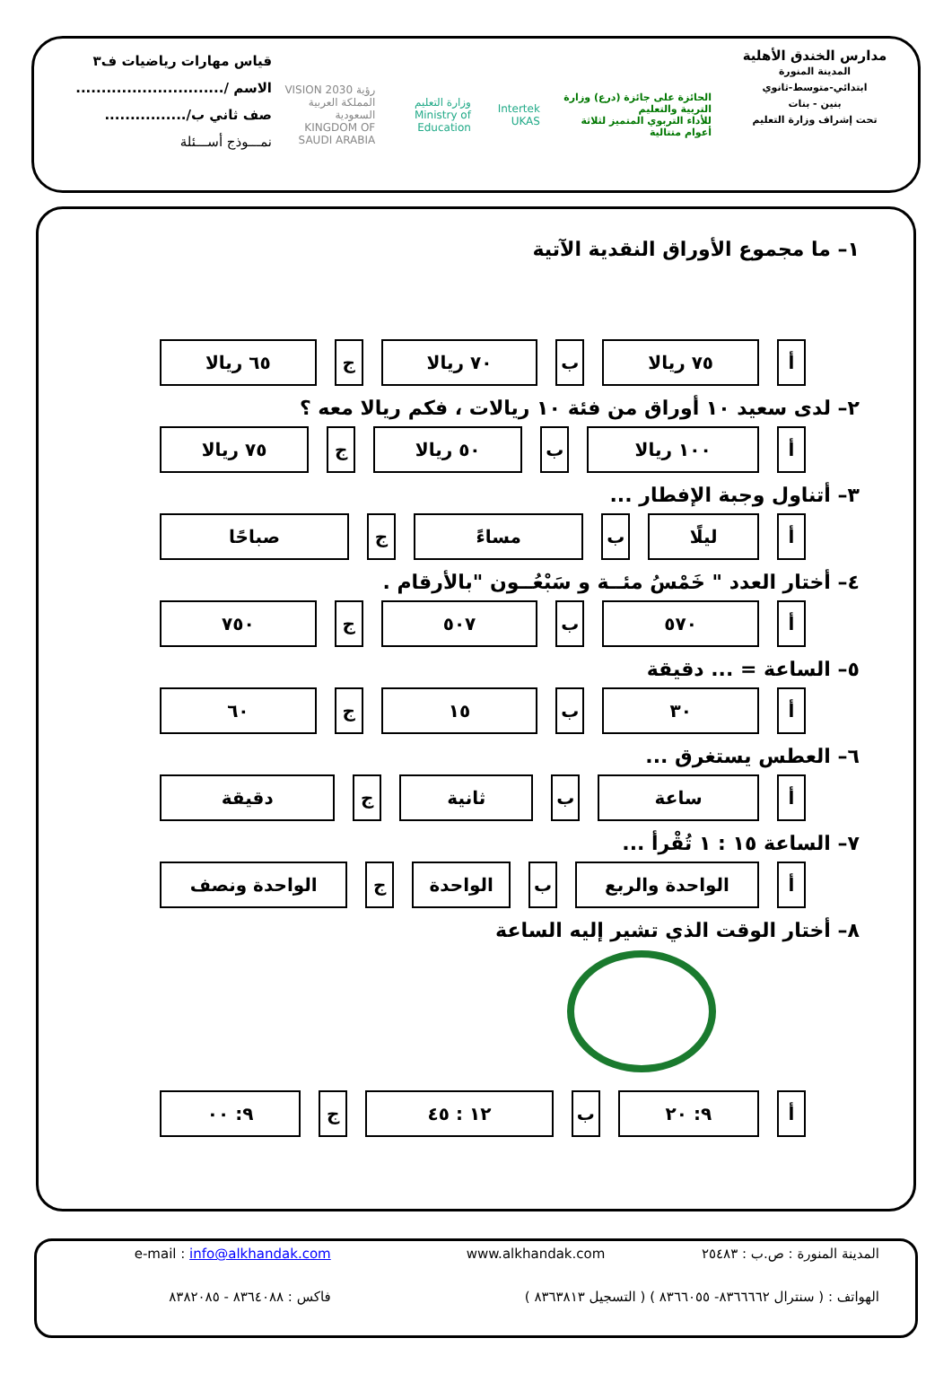مدارس الخندق الأهلية
المدينة المنورة
ابتدائي-متوسط-ثانوي
بنين - بنات
تحت إشراف وزارة التعليم
الحائزة على جائزة (درع) وزارة التربية والتعليم
للأداء التربوي المتميز لثلاثة أعوام متتالية
Intertek UKAS
وزارة التعليم
Ministry of Education
رؤية VISION 2030
المملكة العربية السعودية
KINGDOM OF SAUDI ARABIA
قياس مهارات رياضيات ف٣
الاسم /.............................
صف ثاني ب/................
نمـــوذج أســـئلة
١– ما مجموع الأوراق النقدية الآتية
| أ | ٧٥ ريالا | ب | ٧٠ ريالا | ج | ٦٥ ريالا |
٢– لدى سعيد ١٠ أوراق من فئة ١٠ ريالات ، فكم ريالا معه ؟
| أ | ١٠٠ ريالا | ب | ٥٠ ريالا | ج | ٧٥ ريالا |
٣– أتناول وجبة الإفطار ...
| أ | ليلًا | ب | مساءً | ج | صباحًا |
٤– أختار العدد " خَمْسُ مئــة و سَبْعُــون "بالأرقام .
| أ | ٥٧٠ | ب | ٥٠٧ | ج | ٧٥٠ |
٥– الساعة = ... دقيقة
| أ | ٣٠ | ب | ١٥ | ج | ٦٠ |
٦– العطس يستغرق ...
| أ | ساعة | ب | ثانية | ج | دقيقة |
٧– الساعة ١٥ : ١ تُقْرأ ...
| أ | الواحدة والربع | ب | الواحدة | ج | الواحدة ونصف |
٨– أختار الوقت الذي تشير إليه الساعة
| أ | ٩: ٢٠ | ب | ١٢ : ٤٥ | ج | ٩: ٠٠ |
المدينة المنورة : ص.ب : ٢٥٤٨٣
www.alkhandak.com
e-mail : info@alkhandak.com
الهواتف : ( سنترال ٨٣٦٦٦٦٢- ٨٣٦٦٠٥٥ ) ( التسجيل ٨٣٦٣٨١٣ )
فاكس : ٨٣٦٤٠٨٨ - ٨٣٨٢٠٨٥